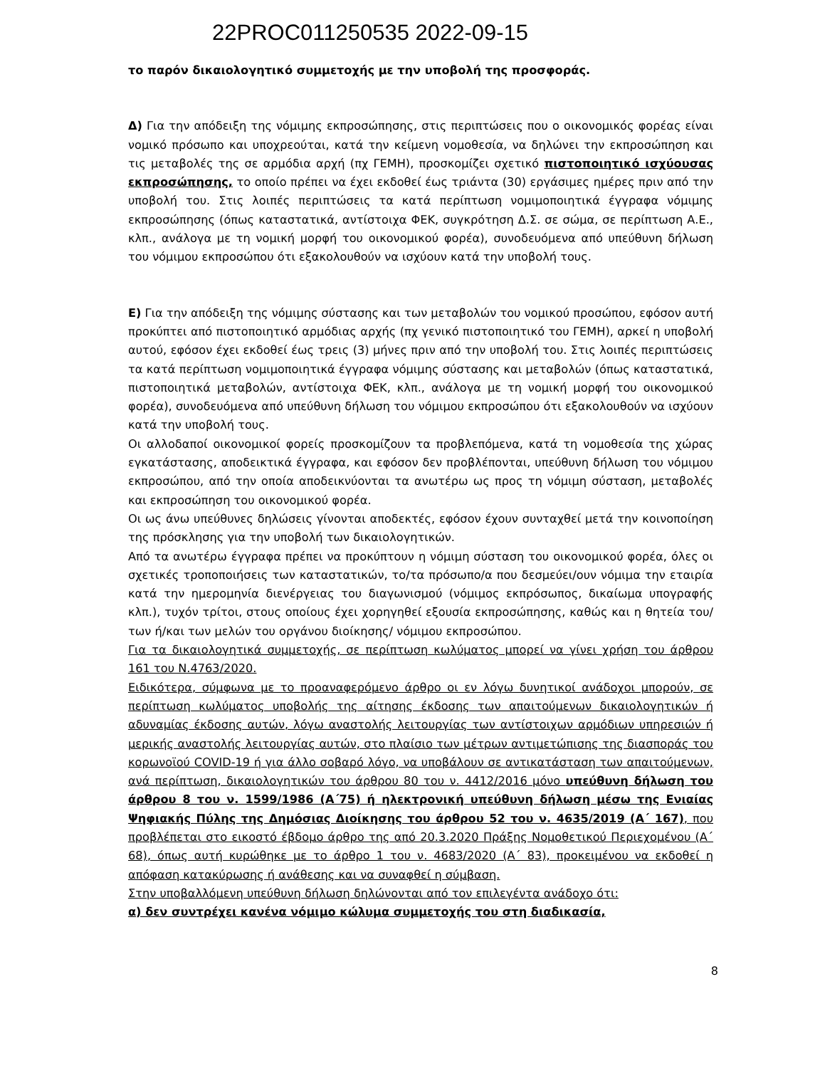22PROC011250535 2022-09-15
το παρόν δικαιολογητικό συμμετοχής με την υποβολή της προσφοράς.
Δ) Για την απόδειξη της νόμιμης εκπροσώπησης, στις περιπτώσεις που ο οικονομικός φορέας είναι νομικό πρόσωπο και υποχρεούται, κατά την κείμενη νομοθεσία, να δηλώνει την εκπροσώπηση και τις μεταβολές της σε αρμόδια αρχή (πχ ΓΕΜΗ), προσκομίζει σχετικό πιστοποιητικό ισχύουσας εκπροσώπησης, το οποίο πρέπει να έχει εκδοθεί έως τριάντα (30) εργάσιμες ημέρες πριν από την υποβολή του. Στις λοιπές περιπτώσεις τα κατά περίπτωση νομιμοποιητικά έγγραφα νόμιμης εκπροσώπησης (όπως καταστατικά, αντίστοιχα ΦΕΚ, συγκρότηση Δ.Σ. σε σώμα, σε περίπτωση Α.Ε., κλπ., ανάλογα με τη νομική μορφή του οικονομικού φορέα), συνοδευόμενα από υπεύθυνη δήλωση του νόμιμου εκπροσώπου ότι εξακολουθούν να ισχύουν κατά την υποβολή τους.
Ε) Για την απόδειξη της νόμιμης σύστασης και των μεταβολών του νομικού προσώπου, εφόσον αυτή προκύπτει από πιστοποιητικό αρμόδιας αρχής (πχ γενικό πιστοποιητικό του ΓΕΜΗ), αρκεί η υποβολή αυτού, εφόσον έχει εκδοθεί έως τρεις (3) μήνες πριν από την υποβολή του. Στις λοιπές περιπτώσεις τα κατά περίπτωση νομιμοποιητικά έγγραφα νόμιμης σύστασης και μεταβολών (όπως καταστατικά, πιστοποιητικά μεταβολών, αντίστοιχα ΦΕΚ, κλπ., ανάλογα με τη νομική μορφή του οικονομικού φορέα), συνοδευόμενα από υπεύθυνη δήλωση του νόμιμου εκπροσώπου ότι εξακολουθούν να ισχύουν κατά την υποβολή τους.
Οι αλλοδαποί οικονομικοί φορείς προσκομίζουν τα προβλεπόμενα, κατά τη νομοθεσία της χώρας εγκατάστασης, αποδεικτικά έγγραφα, και εφόσον δεν προβλέπονται, υπεύθυνη δήλωση του νόμιμου εκπροσώπου, από την οποία αποδεικνύονται τα ανωτέρω ως προς τη νόμιμη σύσταση, μεταβολές και εκπροσώπηση του οικονομικού φορέα.
Οι ως άνω υπεύθυνες δηλώσεις γίνονται αποδεκτές, εφόσον έχουν συνταχθεί μετά την κοινοποίηση της πρόσκλησης για την υποβολή των δικαιολογητικών.
Από τα ανωτέρω έγγραφα πρέπει να προκύπτουν η νόμιμη σύσταση του οικονομικού φορέα, όλες οι σχετικές τροποποιήσεις των καταστατικών, το/τα πρόσωπο/α που δεσμεύει/ουν νόμιμα την εταιρία κατά την ημερομηνία διενέργειας του διαγωνισμού (νόμιμος εκπρόσωπος, δικαίωμα υπογραφής κλπ.), τυχόν τρίτοι, στους οποίους έχει χορηγηθεί εξουσία εκπροσώπησης, καθώς και η θητεία του/των ή/και των μελών του οργάνου διοίκησης/ νόμιμου εκπροσώπου.
Για τα δικαιολογητικά συμμετοχής, σε περίπτωση κωλύματος μπορεί να γίνει χρήση του άρθρου 161 του Ν.4763/2020.
Ειδικότερα, σύμφωνα με το προαναφερόμενο άρθρο οι εν λόγω δυνητικοί ανάδοχοι μπορούν, σε περίπτωση κωλύματος υποβολής της αίτησης έκδοσης των απαιτούμενων δικαιολογητικών ή αδυναμίας έκδοσης αυτών, λόγω αναστολής λειτουργίας των αντίστοιχων αρμόδιων υπηρεσιών ή μερικής αναστολής λειτουργίας αυτών, στο πλαίσιο των μέτρων αντιμετώπισης της διασποράς του κορωνοϊού COVID-19 ή για άλλο σοβαρό λόγο, να υποβάλουν σε αντικατάσταση των απαιτούμενων, ανά περίπτωση, δικαιολογητικών του άρθρου 80 του ν. 4412/2016 μόνο υπεύθυνη δήλωση του άρθρου 8 του ν. 1599/1986 (Α΄75) ή ηλεκτρονική υπεύθυνη δήλωση μέσω της Ενιαίας Ψηφιακής Πύλης της Δημόσιας Διοίκησης του άρθρου 52 του ν. 4635/2019 (Α΄ 167), που προβλέπεται στο εικοστό έβδομο άρθρο της από 20.3.2020 Πράξης Νομοθετικού Περιεχομένου (Α΄ 68), όπως αυτή κυρώθηκε με το άρθρο 1 του ν. 4683/2020 (Α΄ 83), προκειμένου να εκδοθεί η απόφαση κατακύρωσης ή ανάθεσης και να συναφθεί η σύμβαση.
Στην υποβαλλόμενη υπεύθυνη δήλωση δηλώνονται από τον επιλεγέντα ανάδοχο ότι:
α) δεν συντρέχει κανένα νόμιμο κώλυμα συμμετοχής του στη διαδικασία,
8